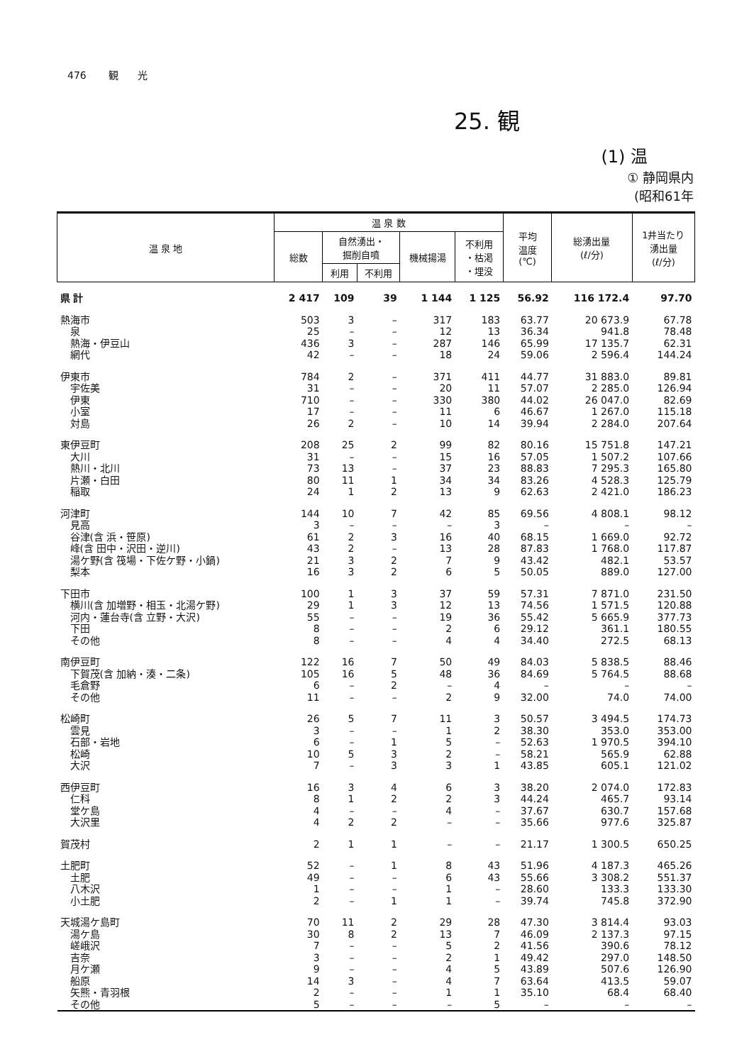476 観 光
25. 観
(1) 温
① 静岡県内
(昭和61年
| 温 泉 地 | 温 泉 数 | | | | | 平均 温度 (℃) | 総湧出量 (ℓ/分) | 1井当たり 湧出量 (ℓ/分) |
| --- | --- | --- | --- | --- | --- | --- | --- | --- |
| | 総数 | 自然湧出・ 掘削自噴 | | 機械揚湯 | 不利用 ・枯渇 ・埋没 | | | |
| | | 利用 | 不利用 | | | | | |
| 県 計 | 2 417 | 109 | 39 | 1 144 | 1 125 | 56.92 | 116 172.4 | 97.70 |
| 熱海市 | 503 | 3 | – | 317 | 183 | 63.77 | 20 673.9 | 67.78 |
| 泉 | 25 | – | – | 12 | 13 | 36.34 | 941.8 | 78.48 |
| 熱海・伊豆山 | 436 | 3 | – | 287 | 146 | 65.99 | 17 135.7 | 62.31 |
| 網代 | 42 | – | – | 18 | 24 | 59.06 | 2 596.4 | 144.24 |
| 伊東市 | 784 | 2 | – | 371 | 411 | 44.77 | 31 883.0 | 89.81 |
| 宇佐美 | 31 | – | – | 20 | 11 | 57.07 | 2 285.0 | 126.94 |
| 伊東 | 710 | – | – | 330 | 380 | 44.02 | 26 047.0 | 82.69 |
| 小室 | 17 | – | – | 11 | 6 | 46.67 | 1 267.0 | 115.18 |
| 対島 | 26 | 2 | – | 10 | 14 | 39.94 | 2 284.0 | 207.64 |
| 東伊豆町 | 208 | 25 | 2 | 99 | 82 | 80.16 | 15 751.8 | 147.21 |
| 大川 | 31 | – | – | 15 | 16 | 57.05 | 1 507.2 | 107.66 |
| 熱川・北川 | 73 | 13 | – | 37 | 23 | 88.83 | 7 295.3 | 165.80 |
| 片瀬・白田 | 80 | 11 | 1 | 34 | 34 | 83.26 | 4 528.3 | 125.79 |
| 稲取 | 24 | 1 | 2 | 13 | 9 | 62.63 | 2 421.0 | 186.23 |
| 河津町 | 144 | 10 | 7 | 42 | 85 | 69.56 | 4 808.1 | 98.12 |
| 見高 | 3 | – | – | – | 3 | – | – | – |
| 谷津(含 浜・笹原) | 61 | 2 | 3 | 16 | 40 | 68.15 | 1 669.0 | 92.72 |
| 峰(含 田中・沢田・逆川) | 43 | 2 | – | 13 | 28 | 87.83 | 1 768.0 | 117.87 |
| 湯ケ野(含 筏場・下佐ケ野・小鍋) | 21 | 3 | 2 | 7 | 9 | 43.42 | 482.1 | 53.57 |
| 梨本 | 16 | 3 | 2 | 6 | 5 | 50.05 | 889.0 | 127.00 |
| 下田市 | 100 | 1 | 3 | 37 | 59 | 57.31 | 7 871.0 | 231.50 |
| 横川(含 加増野・相玉・北湯ケ野) | 29 | 1 | 3 | 12 | 13 | 74.56 | 1 571.5 | 120.88 |
| 河内・蓮台寺(含 立野・大沢) | 55 | – | – | 19 | 36 | 55.42 | 5 665.9 | 377.73 |
| 下田 | 8 | – | – | 2 | 6 | 29.12 | 361.1 | 180.55 |
| その他 | 8 | – | – | 4 | 4 | 34.40 | 272.5 | 68.13 |
| 南伊豆町 | 122 | 16 | 7 | 50 | 49 | 84.03 | 5 838.5 | 88.46 |
| 下賀茂(含 加納・湊・二条) | 105 | 16 | 5 | 48 | 36 | 84.69 | 5 764.5 | 88.68 |
| 毛倉野 | 6 | – | 2 | – | 4 | – | – | – |
| その他 | 11 | – | – | 2 | 9 | 32.00 | 74.0 | 74.00 |
| 松崎町 | 26 | 5 | 7 | 11 | 3 | 50.57 | 3 494.5 | 174.73 |
| 雲見 | 3 | – | – | 1 | 2 | 38.30 | 353.0 | 353.00 |
| 石部・岩地 | 6 | – | 1 | 5 | – | 52.63 | 1 970.5 | 394.10 |
| 松崎 | 10 | 5 | 3 | 2 | – | 58.21 | 565.9 | 62.88 |
| 大沢 | 7 | – | 3 | 3 | 1 | 43.85 | 605.1 | 121.02 |
| 西伊豆町 | 16 | 3 | 4 | 6 | 3 | 38.20 | 2 074.0 | 172.83 |
| 仁科 | 8 | 1 | 2 | 2 | 3 | 44.24 | 465.7 | 93.14 |
| 堂ケ島 | 4 | – | – | 4 | – | 37.67 | 630.7 | 157.68 |
| 大沢里 | 4 | 2 | 2 | – | – | 35.66 | 977.6 | 325.87 |
| 賀茂村 | 2 | 1 | 1 | – | – | 21.17 | 1 300.5 | 650.25 |
| 土肥町 | 52 | – | 1 | 8 | 43 | 51.96 | 4 187.3 | 465.26 |
| 土肥 | 49 | – | – | 6 | 43 | 55.66 | 3 308.2 | 551.37 |
| 八木沢 | 1 | – | – | 1 | – | 28.60 | 133.3 | 133.30 |
| 小土肥 | 2 | – | 1 | 1 | – | 39.74 | 745.8 | 372.90 |
| 天城湯ケ島町 | 70 | 11 | 2 | 29 | 28 | 47.30 | 3 814.4 | 93.03 |
| 湯ケ島 | 30 | 8 | 2 | 13 | 7 | 46.09 | 2 137.3 | 97.15 |
| 嵯峨沢 | 7 | – | – | 5 | 2 | 41.56 | 390.6 | 78.12 |
| 吉奈 | 3 | – | – | 2 | 1 | 49.42 | 297.0 | 148.50 |
| 月ケ瀬 | 9 | – | – | 4 | 5 | 43.89 | 507.6 | 126.90 |
| 船原 | 14 | 3 | – | 4 | 7 | 63.64 | 413.5 | 59.07 |
| 矢熊・青羽根 | 2 | – | – | 1 | 1 | 35.10 | 68.4 | 68.40 |
| その他 | 5 | – | – | – | 5 | – | – | – |